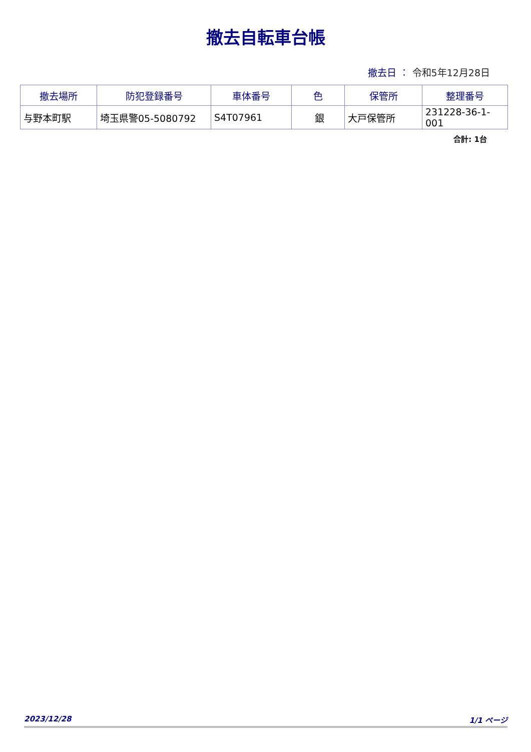撤去自転車台帳
撤去日 ： 令和5年12月28日
| 撤去場所 | 防犯登録番号 | 車体番号 | 色 | 保管所 | 整理番号 |
| --- | --- | --- | --- | --- | --- |
| 与野本町駅 | 埼玉県警05-5080792 | S4T07961 | 銀 | 大戸保管所 | 231228-36-1-001 |
合計: 1台
2023/12/28 1/1 ページ